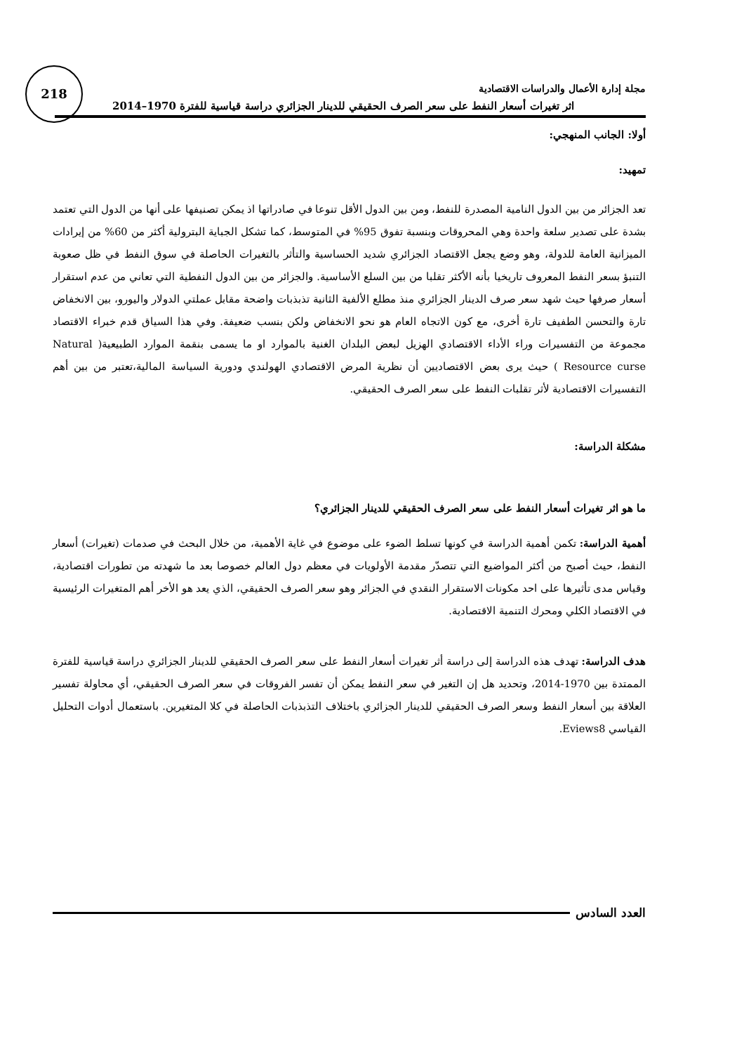218
مجلة إدارة الأعمال والدراسات الاقتصادية
اثر تغيرات أسعار النفط على سعر الصرف الحقيقي للدينار الجزائري دراسة قياسية للفترة 1970–2014
أولا: الجانب المنهجي:
تمهيد:
تعد الجزائر من بين الدول النامية المصدرة للنفط، ومن بين الدول الأقل تنوعا في صادراتها اذ يمكن تصنيفها على أنها من الدول التي تعتمد بشدة على تصدير سلعة واحدة وهي المحروقات وبنسبة تفوق 95% في المتوسط، كما تشكل الجباية البترولية أكثر من 60% من إيرادات الميزانية العامة للدولة، وهو وضع يجعل الاقتصاد الجزائري شديد الحساسية والتأثر بالتغيرات الحاصلة في سوق النفط في ظل صعوبة التنبؤ بسعر النفط المعروف تاريخيا بأنه الأكثر تقلبا من بين السلع الأساسية. والجزائر من بين الدول النفطية التي تعاني من عدم استقرار أسعار صرفها حيث شهد سعر صرف الدينار الجزائري منذ مطلع الألفية الثانية تذبذبات واضحة مقابل عملتي الدولار واليورو، بين الانخفاض تارة والتحسن الطفيف تارة أخرى، مع كون الاتجاه العام هو نحو الانخفاض ولكن بنسب ضعيفة. وفي هذا السياق قدم خبراء الاقتصاد مجموعة من التفسيرات وراء الأداء الاقتصادي الهزيل لبعض البلدان الغنية بالموارد او ما يسمى بنقمة الموارد الطبيعية( Natural Resource curse ) حيث يرى بعض الاقتصاديين أن نظرية المرض الاقتصادي الهولندي ودورية السياسة المالية،تعتبر من بين أهم التفسيرات الاقتصادية لأثر تقلبات النفط على سعر الصرف الحقيقي.
مشكلة الدراسة:
ما هو اثر تغيرات أسعار النفط على سعر الصرف الحقيقي للدينار الجزائري؟
أهمية الدراسة: تكمن أهمية الدراسة في كونها تسلط الضوء على موضوع في غاية الأهمية، من خلال البحث في صدمات (تغيرات) أسعار النفط، حيث أصبح من أكثر المواضيع التي تتصدّر مقدمة الأولويات في معظم دول العالم خصوصا بعد ما شهدته من تطورات اقتصادية، وقياس مدى تأثيرها على احد مكونات الاستقرار النقدي في الجزائر وهو سعر الصرف الحقيقي، الذي يعد هو الأخر أهم المتغيرات الرئيسية في الاقتصاد الكلي ومحرك التنمية الاقتصادية.
هدف الدراسة: تهدف هذه الدراسة إلى دراسة أثر تغيرات أسعار النفط على سعر الصرف الحقيقي للدينار الجزائري دراسة قياسية للفترة الممتدة بين 1970-2014، وتحديد هل إن التغير في سعر النفط يمكن أن تفسر الفروقات في سعر الصرف الحقيقي، أي محاولة تفسير العلاقة بين أسعار النفط وسعر الصرف الحقيقي للدينار الجزائري باختلاف التذبذبات الحاصلة في كلا المتغيرين. باستعمال أدوات التحليل القياسي Eviews8.
العدد السادس